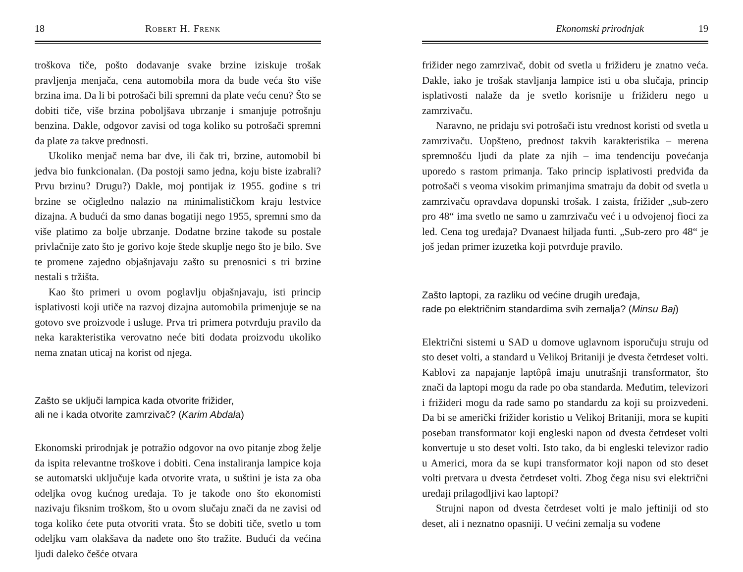18 Robert H. Frenk
troškova tiče, pošto dodavanje svake brzine iziskuje trošak pravljenja menjača, cena automobila mora da bude veća što više brzina ima. Da li bi potrošači bili spremni da plate veću cenu? Što se dobiti tiče, više brzina poboljšava ubrzanje i smanjuje potrošnju benzina. Dakle, odgovor zavisi od toga koliko su potrošači spremni da plate za takve prednosti.
Ukoliko menjač nema bar dve, ili čak tri, brzine, automobil bi jedva bio funkcionalan. (Da postoji samo jedna, koju biste izabrali? Prvu brzinu? Drugu?) Dakle, moj pontijak iz 1955. godine s tri brzine se očigledno nalazio na minimalističkom kraju lestvice dizajna. A budući da smo danas bogatiji nego 1955, spremni smo da više platimo za bolje ubrzanje. Dodatne brzine takođe su postale privlačnije zato što je gorivo koje štede skuplje nego što je bilo. Sve te promene zajedno objašnjavaju zašto su prenosnici s tri brzine nestali s tržišta.
Kao što primeri u ovom poglavlju objašnjavaju, isti princip isplativosti koji utiče na razvoj dizajna automobila primenjuje se na gotovo sve proizvode i usluge. Prva tri primera potvrđuju pravilo da neka karakteristika verovatno neće biti dodata proizvodu ukoliko nema znatan uticaj na korist od njega.
Zašto se uključi lampica kada otvorite frižider,
ali ne i kada otvorite zamrzivač? (Karim Abdala)
Ekonomski prirodnjak je potražio odgovor na ovo pitanje zbog želje da ispita relevantne troškove i dobiti. Cena instaliranja lampice koja se automatski uključuje kada otvorite vrata, u suštini je ista za oba odeljka ovog kućnog uređaja. To je takođe ono što ekonomisti nazivaju fiksnim troškom, što u ovom slučaju znači da ne zavisi od toga koliko ćete puta otvoriti vrata. Što se dobiti tiče, svetlo u tom odeljku vam olakšava da nađete ono što tražite. Budući da većina ljudi daleko češće otvara
Ekonomski prirodnjak 19
frižider nego zamrzivač, dobit od svetla u frižideru je znatno veća. Dakle, iako je trošak stavljanja lampice isti u oba slučaja, princip isplativosti nalaže da je svetlo korisnije u frižideru nego u zamrzivaču.
Naravno, ne pridaju svi potrošači istu vrednost koristi od svetla u zamrzivaču. Uopšteno, prednost takvih karakteristika – merena spremnošću ljudi da plate za njih – ima tendenciju povećanja uporedo s rastom primanja. Tako princip isplativosti predviđa da potrošači s veoma visokim primanjima smatraju da dobit od svetla u zamrzivaču opravdava dopunski trošak. I zaista, frižider „sub-zero pro 48“ ima svetlo ne samo u zamrzivaču već i u odvojenoj fioci za led. Cena tog uređaja? Dvanaest hiljada funti. „Sub-zero pro 48“ je još jedan primer izuzetka koji potvrđuje pravilo.
Zašto laptopi, za razliku od većine drugih uređaja,
rade po električnim standardima svih zemalja? (Minsu Baj)
Električni sistemi u SAD u domove uglavnom isporučuju struju od sto deset volti, a standard u Velikoj Britaniji je dvesta četrdeset volti. Kablovi za napajanje laptôpâ imaju unutrašnji transformator, što znači da laptopi mogu da rade po oba standarda. Međutim, televizori i frižideri mogu da rade samo po standardu za koji su proizvedeni. Da bi se američki frižider koristio u Velikoj Britaniji, mora se kupiti poseban transformator koji engleski napon od dvesta četrdeset volti konvertuje u sto deset volti. Isto tako, da bi engleski televizor radio u Americi, mora da se kupi transformator koji napon od sto deset volti pretvara u dvesta četrdeset volti. Zbog čega nisu svi električni uređaji prilagodljivi kao laptopi?
Strujni napon od dvesta četrdeset volti je malo jeftiniji od sto deset, ali i neznatno opasniji. U većini zemalja su vođene